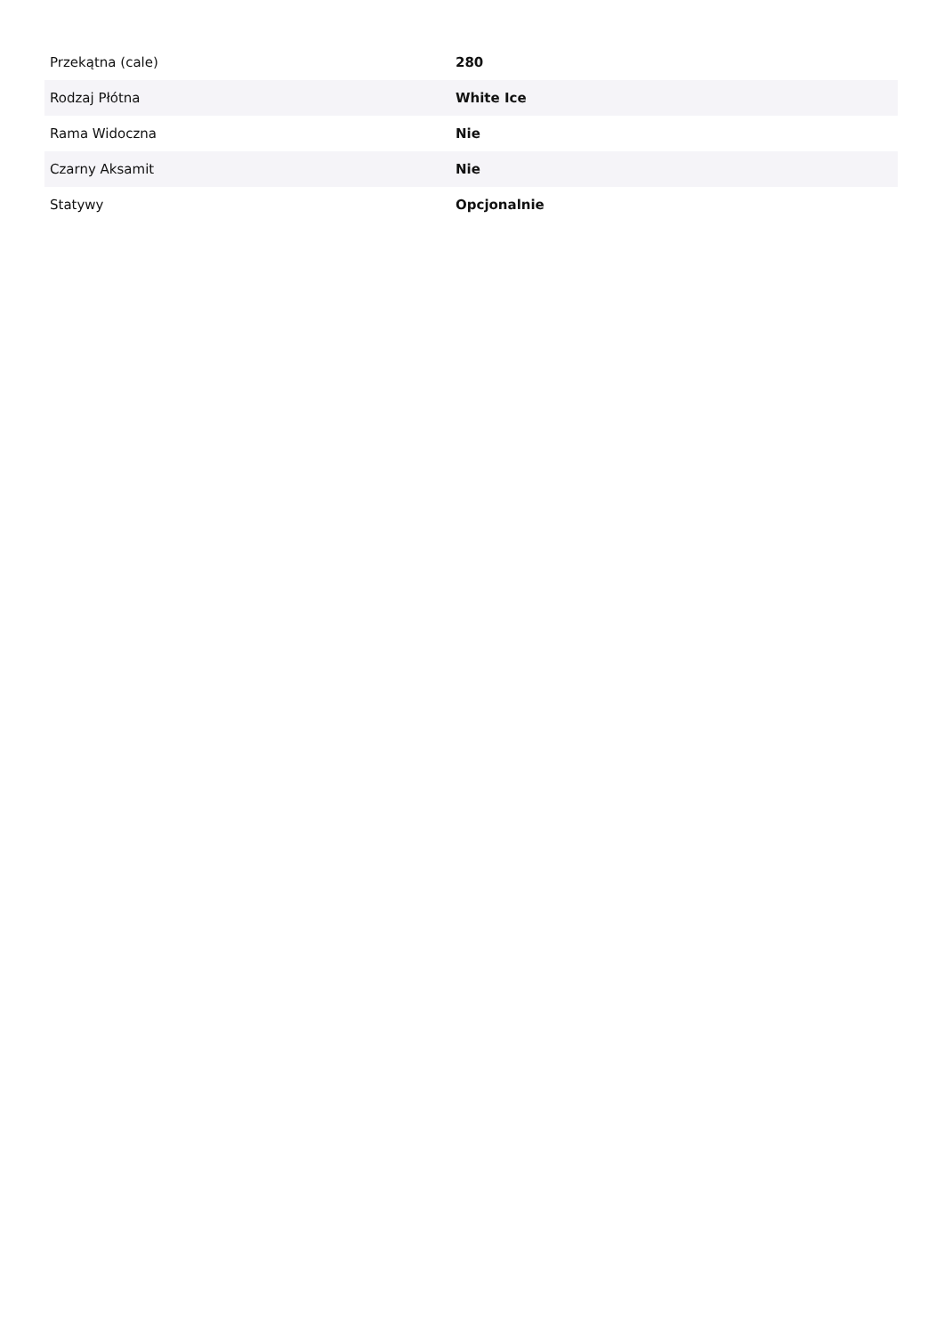| Przekątna (cale) | 280 |
| Rodzaj Płótna | White Ice |
| Rama Widoczna | Nie |
| Czarny Aksamit | Nie |
| Statywy | Opcjonalnie |